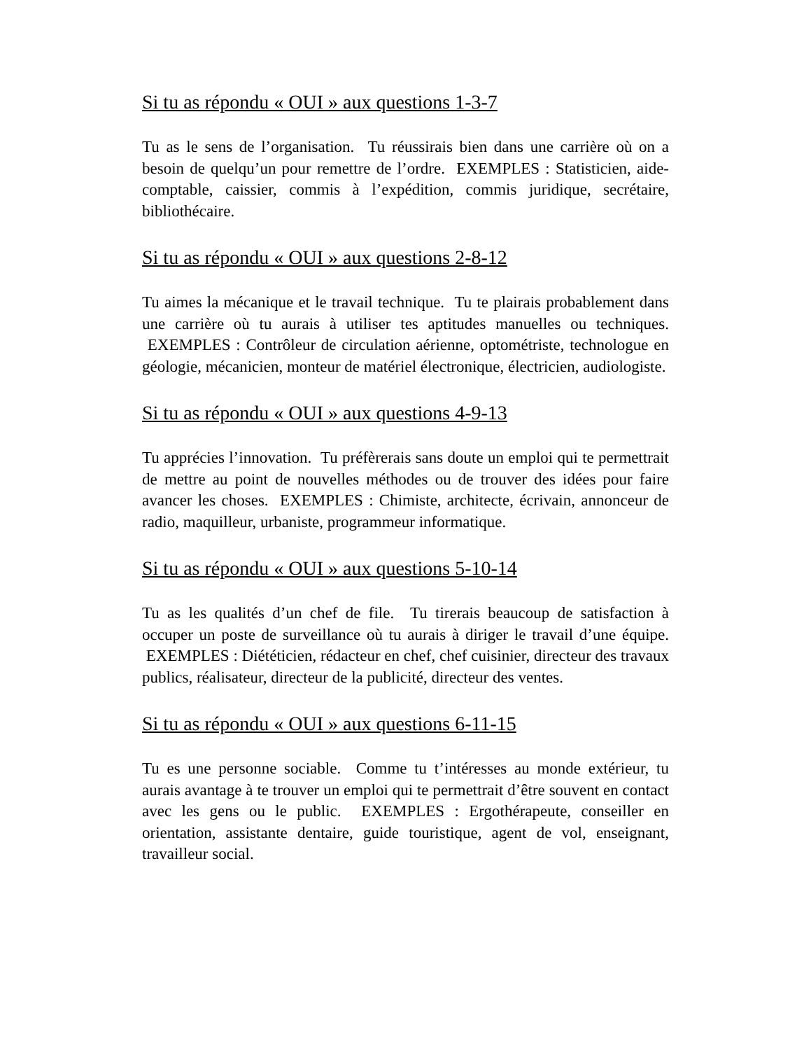Si tu as répondu « OUI » aux questions 1-3-7
Tu as le sens de l’organisation. Tu réussirais bien dans une carrière où on a besoin de quelqu’un pour remettre de l’ordre. EXEMPLES : Statisticien, aide-comptable, caissier, commis à l’expédition, commis juridique, secrétaire, bibliothécaire.
Si tu as répondu « OUI » aux questions 2-8-12
Tu aimes la mécanique et le travail technique. Tu te plairais probablement dans une carrière où tu aurais à utiliser tes aptitudes manuelles ou techniques. EXEMPLES : Contrôleur de circulation aérienne, optométriste, technologue en géologie, mécanicien, monteur de matériel électronique, électricien, audiologiste.
Si tu as répondu « OUI » aux questions 4-9-13
Tu apprécies l’innovation. Tu préfèrerais sans doute un emploi qui te permettrait de mettre au point de nouvelles méthodes ou de trouver des idées pour faire avancer les choses. EXEMPLES : Chimiste, architecte, écrivain, annonceur de radio, maquilleur, urbaniste, programmeur informatique.
Si tu as répondu « OUI » aux questions 5-10-14
Tu as les qualités d’un chef de file. Tu tirerais beaucoup de satisfaction à occuper un poste de surveillance où tu aurais à diriger le travail d’une équipe. EXEMPLES : Diététicien, rédacteur en chef, chef cuisinier, directeur des travaux publics, réalisateur, directeur de la publicité, directeur des ventes.
Si tu as répondu « OUI » aux questions 6-11-15
Tu es une personne sociable. Comme tu t’intéresses au monde extérieur, tu aurais avantage à te trouver un emploi qui te permettrait d’être souvent en contact avec les gens ou le public. EXEMPLES : Ergothérapeute, conseiller en orientation, assistante dentaire, guide touristique, agent de vol, enseignant, travailleur social.